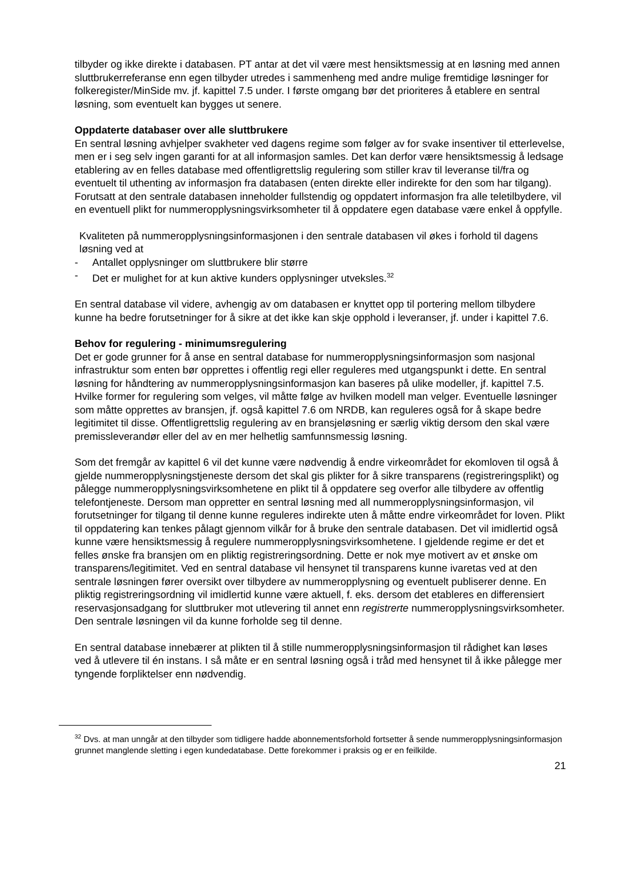tilbyder og ikke direkte i databasen. PT antar at det vil være mest hensiktsmessig at en løsning med annen sluttbrukerreferanse enn egen tilbyder utredes i sammenheng med andre mulige fremtidige løsninger for folkeregister/MinSide mv. jf. kapittel 7.5 under. I første omgang bør det prioriteres å etablere en sentral løsning, som eventuelt kan bygges ut senere.
Oppdaterte databaser over alle sluttbrukere
En sentral løsning avhjelper svakheter ved dagens regime som følger av for svake insentiver til etterlevelse, men er i seg selv ingen garanti for at all informasjon samles. Det kan derfor være hensiktsmessig å ledsage etablering av en felles database med offentligrettslig regulering som stiller krav til leveranse til/fra og eventuelt til uthenting av informasjon fra databasen (enten direkte eller indirekte for den som har tilgang). Forutsatt at den sentrale databasen inneholder fullstendig og oppdatert informasjon fra alle teletilbydere, vil en eventuell plikt for nummeropplysningsvirksomheter til å oppdatere egen database være enkel å oppfylle.
Kvaliteten på nummeropplysningsinformasjonen i den sentrale databasen vil økes i forhold til dagens løsning ved at
- Antallet opplysninger om sluttbrukere blir større
- Det er mulighet for at kun aktive kunders opplysninger utveksles.<sup>32</sup>
En sentral database vil videre, avhengig av om databasen er knyttet opp til portering mellom tilbydere kunne ha bedre forutsetninger for å sikre at det ikke kan skje opphold i leveranser, jf. under i kapittel 7.6.
Behov for regulering - minimumsregulering
Det er gode grunner for å anse en sentral database for nummeropplysningsinformasjon som nasjonal infrastruktur som enten bør opprettes i offentlig regi eller reguleres med utgangspunkt i dette. En sentral løsning for håndtering av nummeropplysningsinformasjon kan baseres på ulike modeller, jf. kapittel 7.5. Hvilke former for regulering som velges, vil måtte følge av hvilken modell man velger. Eventuelle løsninger som måtte opprettes av bransjen, jf. også kapittel 7.6 om NRDB, kan reguleres også for å skape bedre legitimitet til disse. Offentligrettslig regulering av en bransjeløsning er særlig viktig dersom den skal være premissleverandør eller del av en mer helhetlig samfunnsmessig løsning.
Som det fremgår av kapittel 6 vil det kunne være nødvendig å endre virkeområdet for ekomloven til også å gjelde nummeropplysningstjeneste dersom det skal gis plikter for å sikre transparens (registreringsplikt) og pålegge nummeropplysningsvirksomhetene en plikt til å oppdatere seg overfor alle tilbydere av offentlig telefontjeneste. Dersom man oppretter en sentral løsning med all nummeropplysningsinformasjon, vil forutsetninger for tilgang til denne kunne reguleres indirekte uten å måtte endre virkeområdet for loven. Plikt til oppdatering kan tenkes pålagt gjennom vilkår for å bruke den sentrale databasen. Det vil imidlertid også kunne være hensiktsmessig å regulere nummeropplysningsvirksomhetene. I gjeldende regime er det et felles ønske fra bransjen om en pliktig registreringsordning. Dette er nok mye motivert av et ønske om transparens/legitimitet. Ved en sentral database vil hensynet til transparens kunne ivaretas ved at den sentrale løsningen fører oversikt over tilbydere av nummeropplysning og eventuelt publiserer denne. En pliktig registreringsordning vil imidlertid kunne være aktuell, f. eks. dersom det etableres en differensiert reservasjonsadgang for sluttbruker mot utlevering til annet enn registrerte nummeropplysningsvirksomheter. Den sentrale løsningen vil da kunne forholde seg til denne.
En sentral database innebærer at plikten til å stille nummeropplysningsinformasjon til rådighet kan løses ved å utlevere til én instans. I så måte er en sentral løsning også i tråd med hensynet til å ikke pålegge mer tyngende forpliktelser enn nødvendig.
<sup>32</sup> Dvs. at man unngår at den tilbyder som tidligere hadde abonnementsforhold fortsetter å sende nummeropplysningsinformasjon grunnet manglende sletting i egen kundedatabase. Dette forekommer i praksis og er en feilkilde.
21